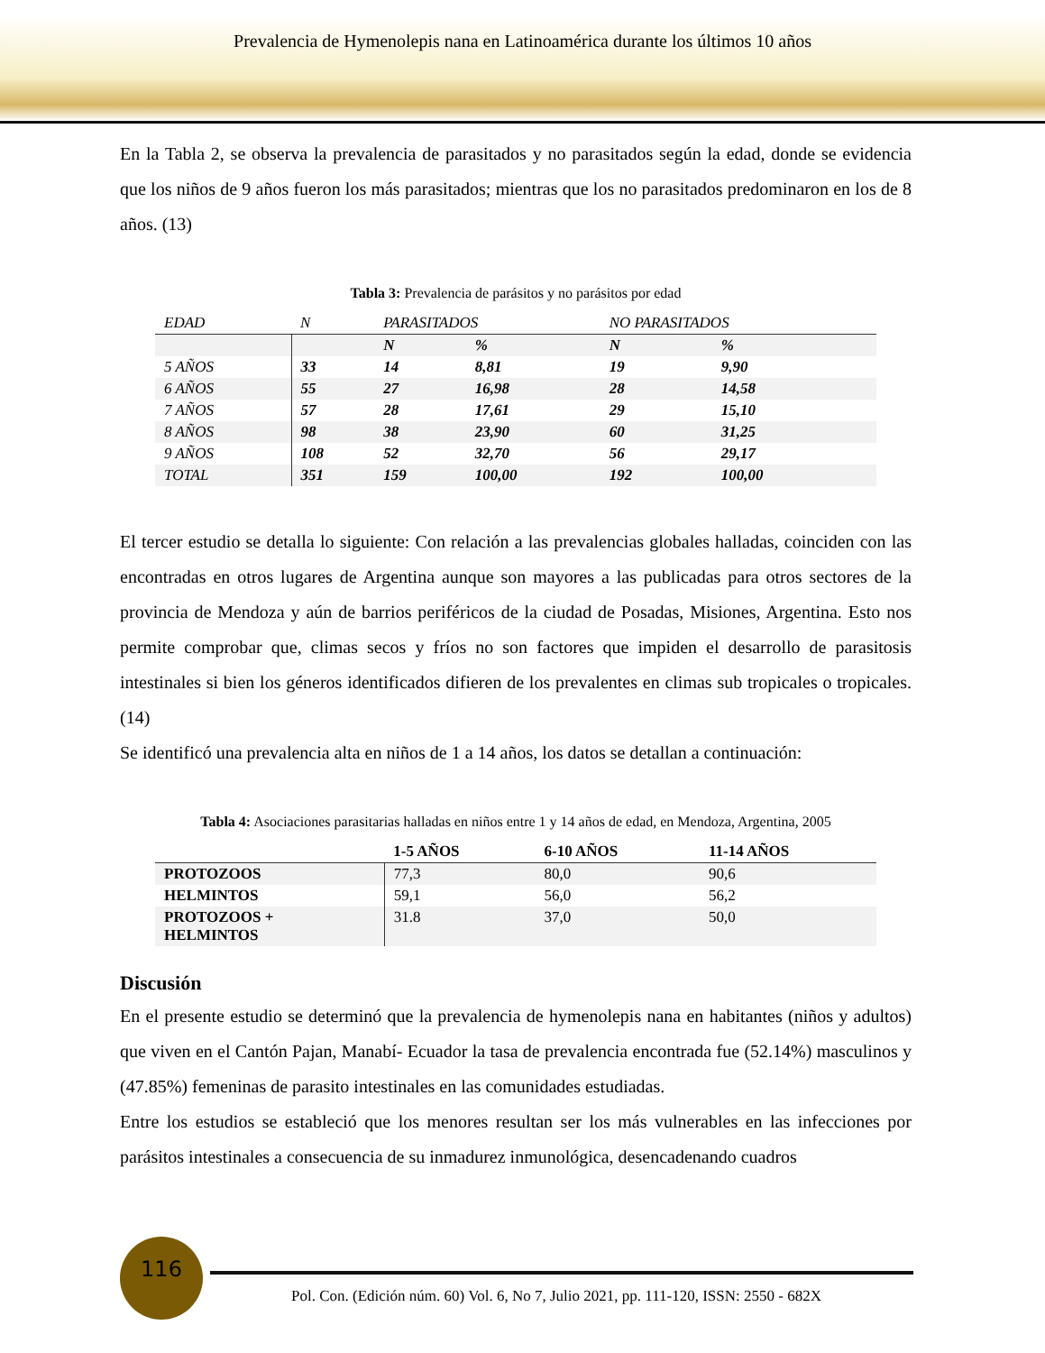Prevalencia de Hymenolepis nana en Latinoamérica durante los últimos 10 años
En la Tabla 2, se observa la prevalencia de parasitados y no parasitados según la edad, donde se evidencia que los niños de 9 años fueron los más parasitados; mientras que los no parasitados predominaron en los de 8 años. (13)
Tabla 3: Prevalencia de parásitos y no parásitos por edad
| EDAD | N | PARASITADOS | | NO PARASITADOS | |
| | | N | % | N | % |
| 5 AÑOS | 33 | 14 | 8,81 | 19 | 9,90 |
| 6 AÑOS | 55 | 27 | 16,98 | 28 | 14,58 |
| 7 AÑOS | 57 | 28 | 17,61 | 29 | 15,10 |
| 8 AÑOS | 98 | 38 | 23,90 | 60 | 31,25 |
| 9 AÑOS | 108 | 52 | 32,70 | 56 | 29,17 |
| TOTAL | 351 | 159 | 100,00 | 192 | 100,00 |
El tercer estudio se detalla lo siguiente: Con relación a las prevalencias globales halladas, coinciden con las encontradas en otros lugares de Argentina aunque son mayores a las publicadas para otros sectores de la provincia de Mendoza y aún de barrios periféricos de la ciudad de Posadas, Misiones, Argentina. Esto nos permite comprobar que, climas secos y fríos no son factores que impiden el desarrollo de parasitosis intestinales si bien los géneros identificados difieren de los prevalentes en climas sub tropicales o tropicales. (14)
Se identificó una prevalencia alta en niños de 1 a 14 años, los datos se detallan a continuación:
Tabla 4: Asociaciones parasitarias halladas en niños entre 1 y 14 años de edad, en Mendoza, Argentina, 2005
| | 1-5 AÑOS | 6-10 AÑOS | 11-14 AÑOS |
| --- | --- | --- | --- |
| PROTOZOOS | 77,3 | 80,0 | 90,6 |
| HELMINTOS | 59,1 | 56,0 | 56,2 |
| PROTOZOOS + HELMINTOS | 31.8 | 37,0 | 50,0 |
Discusión
En el presente estudio se determinó que la prevalencia de hymenolepis nana en habitantes (niños y adultos) que viven en el Cantón Pajan, Manabí- Ecuador la tasa de prevalencia encontrada fue (52.14%) masculinos y (47.85%) femeninas de parasito intestinales en las comunidades estudiadas.
Entre los estudios se estableció que los menores resultan ser los más vulnerables en las infecciones por parásitos intestinales a consecuencia de su inmadurez inmunológica, desencadenando cuadros
116
Pol. Con. (Edición núm. 60) Vol. 6, No 7, Julio 2021, pp. 111-120, ISSN: 2550 - 682X